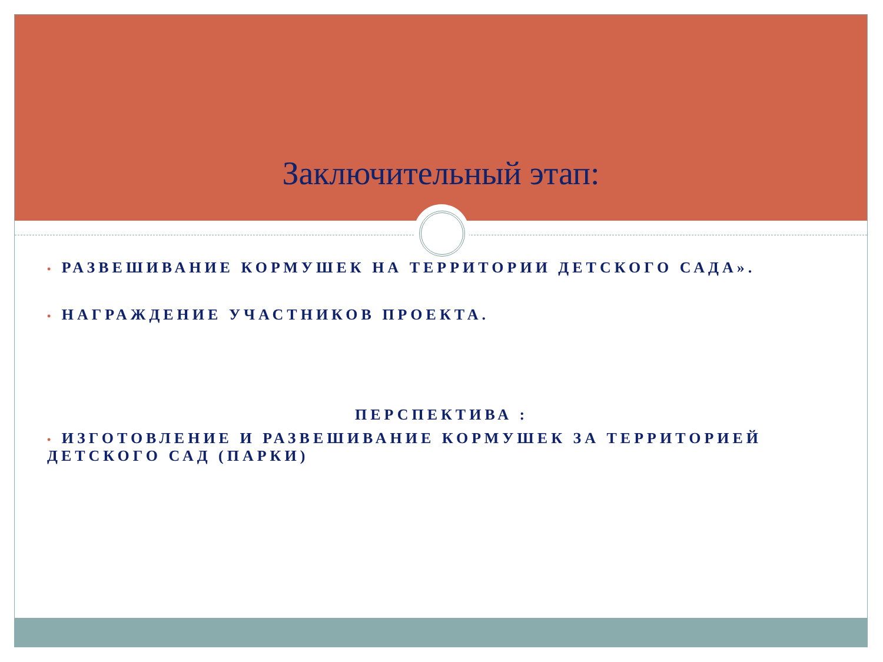Заключительный этап:
• РАЗВЕШИВАНИЕ КОРМУШЕК НА ТЕРРИТОРИИ ДЕТСКОГО САДА».
• НАГРАЖДЕНИЕ УЧАСТНИКОВ ПРОЕКТА.
ПЕРСПЕКТИВА :
• ИЗГОТОВЛЕНИЕ И РАЗВЕШИВАНИЕ КОРМУШЕК ЗА ТЕРРИТОРИЕЙ ДЕТСКОГО САД (ПАРКИ)